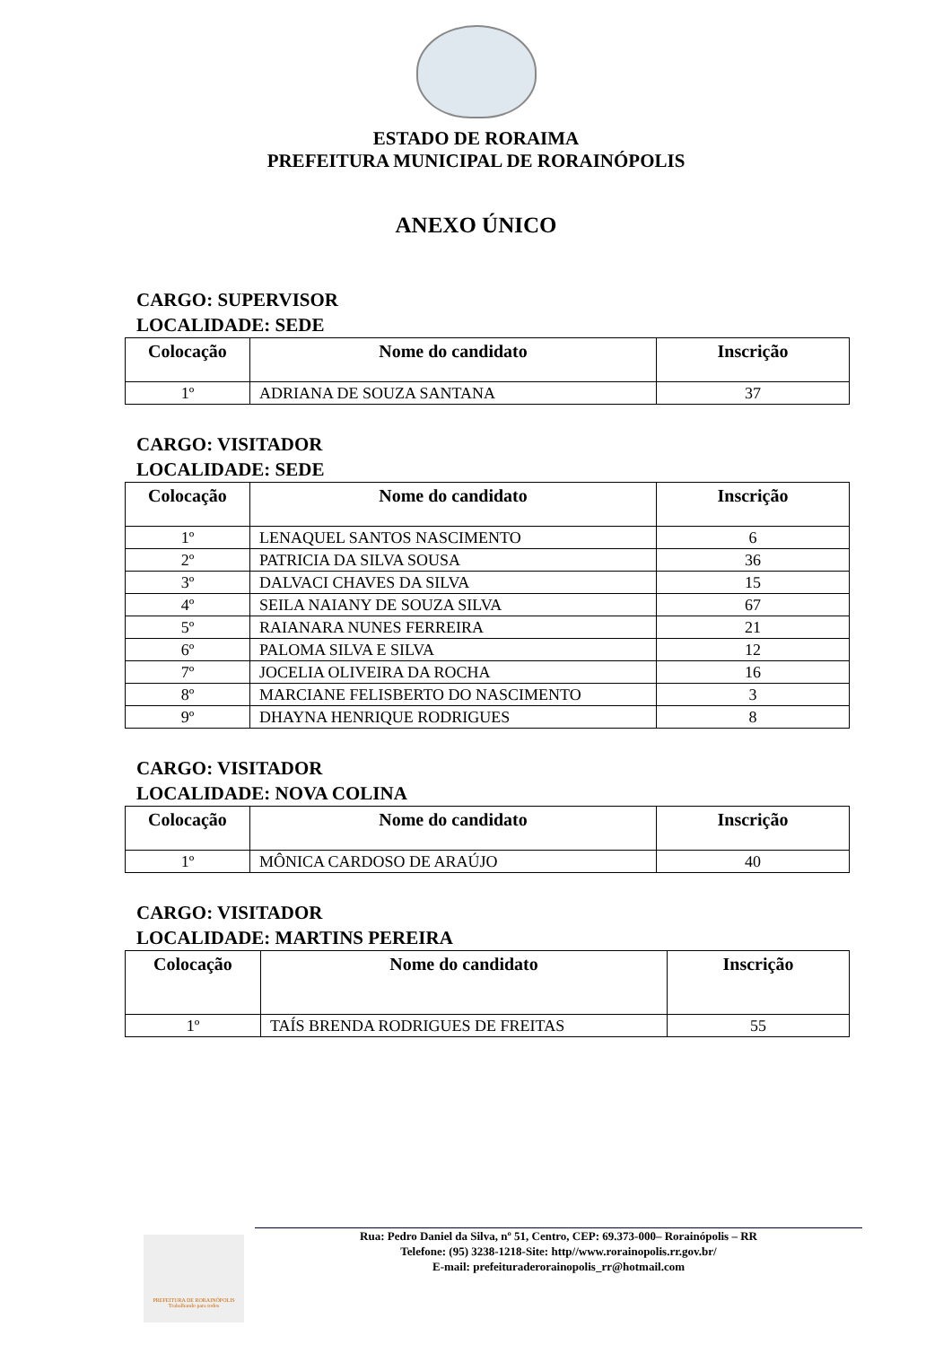ESTADO DE RORAIMA
PREFEITURA MUNICIPAL DE RORAINÓPOLIS
ANEXO ÚNICO
CARGO: SUPERVISOR
LOCALIDADE: SEDE
| Colocação | Nome do candidato | Inscrição |
| --- | --- | --- |
| 1º | ADRIANA DE SOUZA SANTANA | 37 |
CARGO: VISITADOR
LOCALIDADE: SEDE
| Colocação | Nome do candidato | Inscrição |
| --- | --- | --- |
| 1º | LENAQUEL SANTOS NASCIMENTO | 6 |
| 2º | PATRICIA DA SILVA SOUSA | 36 |
| 3º | DALVACI CHAVES DA SILVA | 15 |
| 4º | SEILA NAIANY DE SOUZA SILVA | 67 |
| 5º | RAIANARA NUNES FERREIRA | 21 |
| 6º | PALOMA SILVA E SILVA | 12 |
| 7º | JOCELIA OLIVEIRA DA ROCHA | 16 |
| 8º | MARCIANE FELISBERTO DO NASCIMENTO | 3 |
| 9º | DHAYNA HENRIQUE RODRIGUES | 8 |
CARGO: VISITADOR
LOCALIDADE: NOVA COLINA
| Colocação | Nome do candidato | Inscrição |
| --- | --- | --- |
| 1º | MÔNICA CARDOSO DE ARAÚJO | 40 |
CARGO: VISITADOR
LOCALIDADE: MARTINS PEREIRA
| Colocação | Nome do candidato | Inscrição |
| --- | --- | --- |
| 1º | TAÍS BRENDA RODRIGUES DE FREITAS | 55 |
PREFEITURA DE RORAINÓPOLIS
Trabalhando para todos
Rua: Pedro Daniel da Silva, nº 51, Centro, CEP: 69.373-000– Rorainópolis – RR
Telefone: (95) 3238-1218-Site: http//www.rorainopolis.rr.gov.br/
E-mail: prefeituraderorainopolis_rr@hotmail.com